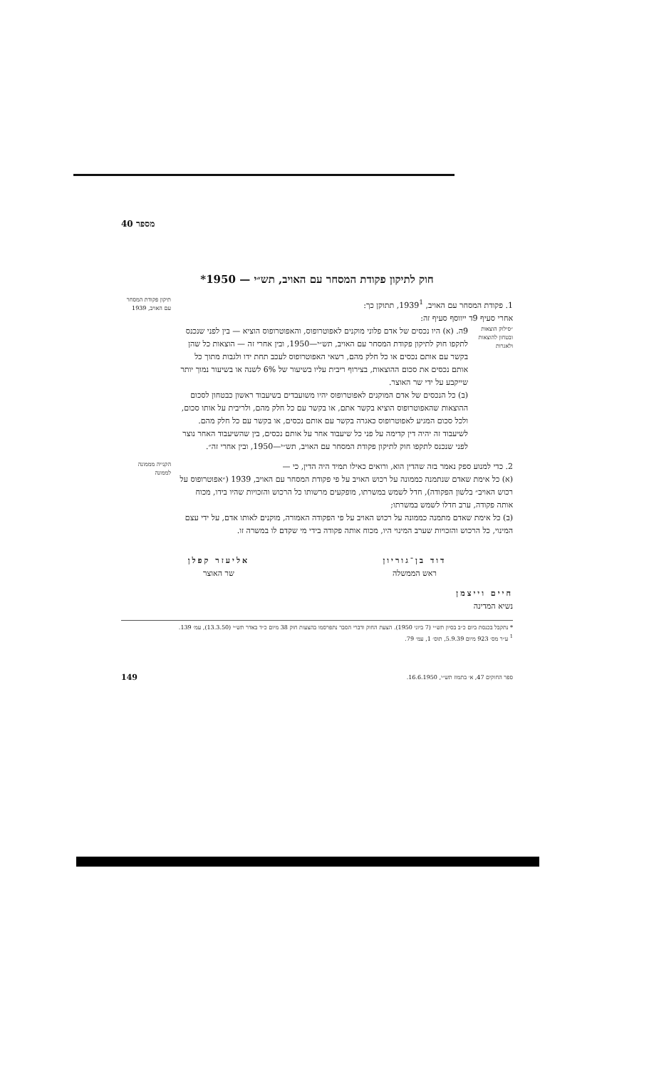מספר 40
חוק לתיקון פקודת המסחר עם האויב, תש״י — 1950*
1. פקודת המסחר עם האויב, 1939<sup>1</sup>, תתוקן כך:
אחרי סעיף 9ד ייווסף סעיף זה:
״סילוק הוצאות ובטחון להוצאות ולאגרות
9ה. (א) היו נכסים של אדם פלוני מוקנים לאפוטרופוס, והאפוטרופוס הוציא — בין לפני שנכנס לתקפו חוק לתיקון פקודת המסחר עם האויב, תש״י—1950, ובין אחרי זה — הוצאות כל שהן בקשר עם אותם נכסים או כל חלק מהם, רשאי האפוטרופוס לעכב תחת ידו ולגבות מתוך כל אותם נכסים את סכום ההוצאות, בצירוף ריבית עליו בשיעור של 6% לשנה או בשיעור נמוך יותר שייקבע על ידי שר האוצר.
(ב) כל הנכסים של אדם המוקנים לאפוטרופוס יהיו משועבדים בשיעבוד ראשון כבטחון לסכום ההוצאות שהאפוטרופוס הוציא בקשר אתם, או בקשר עם כל חלק מהם, ולריבית על אותו סכום, ולכל סכום המגיע לאפוטרופוס כאגרה בקשר עם אותם נכסים, או בקשר עם כל חלק מהם. לשיעבוד זה יהיה דין קדימה על פני כל שיעבוד אחר על אותם נכסים, בין שהשיעבוד האחר נוצר לפני שנכנס לתקפו חוק לתיקון פקודת המסחר עם האויב, תש״י—1950, ובין אחרי זה״.
תיקון פקודת המסחר עם האויב, 1939
2. כדי למנוע ספק נאמר בזה שהדין הוא, ורואים כאילו תמיד היה הדין, כי —
(א) כל אימת שאדם שנתמנה כממונה על רכוש האויב על פי פקודת המסחר עם האויב, 1939 (״אפוטרופוס על רכוש האויב״ בלשון הפקודה), חדל לשמש במשרתו, מופקעים מרשותו כל הרכוש והזכויות שהיו בידו, מכוח אותה פקודה, ערב חדלו לשמש במשרתו;
(ב) כל אימת שאדם מתמנה כממונה על רכוש האויב על פי הפקודה האמורה, מוקנים לאותו אדם, על ידי עצם המינוי, כל הרכוש והזכויות שערב המינוי היו, מכוח אותה פקודה בידי מי שקדם לו במשרה זו.
הקנייה מממונה לממונה
דוד בן־גוריון
ראש הממשלה
אליעזר קפלן
שר האוצר
חיים וייצמן
נשיא המדינה
* נתקבל בכנסת ביום כ״ב בסיון תש״י (7 ביוני 1950). הצעת החוק ודברי הסבר נתפרסמו בהצעות חוק 38 מיום כ״ד באדר תש״י (13.3.50), עמ׳ 139.
<sup>1</sup> ע״ר מס׳ 923 מיום 5.9.39, תוס׳ 1, עמ׳ 79.
ספר החוקים 47, א׳ בתמוז תש״י, 16.6.1950. 149